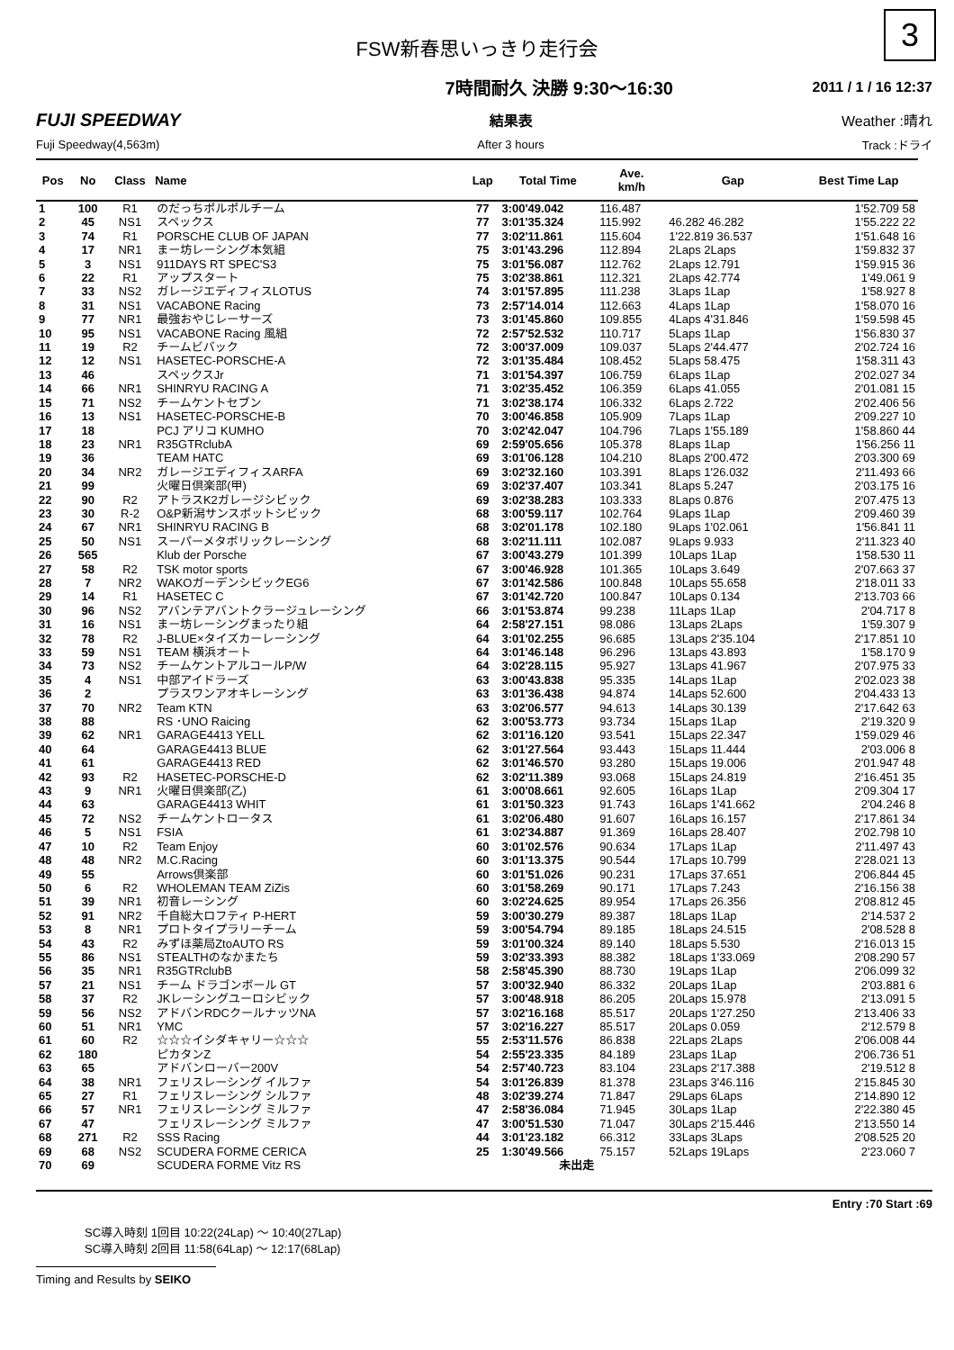3
FSW新春思いっきり走行会
7時間耐久 決勝 9:30～16:30 2011 / 1 / 16 12:37
FUJI SPEEDWAY 結果表 Weather :晴れ
Fuji Speedway(4,563m) After 3 hours Track :ドライ
| Pos | No | Class | Name | Lap | Total Time | Ave. km/h | Gap | Best Time Lap |
| --- | --- | --- | --- | --- | --- | --- | --- | --- |
| 1 | 100 | R1 | のだっちポルポルチーム | 77 | 3:00'49.042 | 116.487 | | 1'52.709 58 |
| 2 | 45 | NS1 | スペックス | 77 | 3:01'35.324 | 115.992 | 46.282 46.282 | 1'55.222 22 |
| 3 | 74 | R1 | PORSCHE CLUB OF JAPAN | 77 | 3:02'11.861 | 115.604 | 1'22.819 36.537 | 1'51.648 16 |
| 4 | 17 | NR1 | まー坊レーシング本気組 | 75 | 3:01'43.296 | 112.894 | 2Laps 2Laps | 1'59.832 37 |
| 5 | 3 | NS1 | 911DAYS RT SPEC'S3 | 75 | 3:01'56.087 | 112.762 | 2Laps 12.791 | 1'59.915 36 |
| 6 | 22 | R1 | アップスタート | 75 | 3:02'38.861 | 112.321 | 2Laps 42.774 | 1'49.061 9 |
| 7 | 33 | NS2 | ガレージエディフィスLOTUS | 74 | 3:01'57.895 | 111.238 | 3Laps 1Lap | 1'58.927 8 |
| 8 | 31 | NS1 | VACABONE Racing | 73 | 2:57'14.014 | 112.663 | 4Laps 1Lap | 1'58.070 16 |
| 9 | 77 | NR1 | 最強おやじレーサーズ | 73 | 3:01'45.860 | 109.855 | 4Laps 4'31.846 | 1'59.598 45 |
| 10 | 95 | NS1 | VACABONE Racing 風組 | 72 | 2:57'52.532 | 110.717 | 5Laps 1Lap | 1'56.830 37 |
| 11 | 19 | R2 | チームビバック | 72 | 3:00'37.009 | 109.037 | 5Laps 2'44.477 | 2'02.724 16 |
| 12 | 12 | NS1 | HASETEC-PORSCHE-A | 72 | 3:01'35.484 | 108.452 | 5Laps 58.475 | 1'58.311 43 |
| 13 | 46 | | スペックスJr | 71 | 3:01'54.397 | 106.759 | 6Laps 1Lap | 2'02.027 34 |
| 14 | 66 | NR1 | SHINRYU RACING A | 71 | 3:02'35.452 | 106.359 | 6Laps 41.055 | 2'01.081 15 |
| 15 | 71 | NS2 | チームケントセブン | 71 | 3:02'38.174 | 106.332 | 6Laps 2.722 | 2'02.406 56 |
| 16 | 13 | NS1 | HASETEC-PORSCHE-B | 70 | 3:00'46.858 | 105.909 | 7Laps 1Lap | 2'09.227 10 |
| 17 | 18 | | PCJ アリコ KUMHO | 70 | 3:02'42.047 | 104.796 | 7Laps 1'55.189 | 1'58.860 44 |
| 18 | 23 | NR1 | R35GTRclubA | 69 | 2:59'05.656 | 105.378 | 8Laps 1Lap | 1'56.256 11 |
| 19 | 36 | | TEAM HATC | 69 | 3:01'06.128 | 104.210 | 8Laps 2'00.472 | 2'03.300 69 |
| 20 | 34 | NR2 | ガレージエディフィスARFA | 69 | 3:02'32.160 | 103.391 | 8Laps 1'26.032 | 2'11.493 66 |
| 21 | 99 | | 火曜日倶楽部(甲) | 69 | 3:02'37.407 | 103.341 | 8Laps 5.247 | 2'03.175 16 |
| 22 | 90 | R2 | アトラスK2ガレージシビック | 69 | 3:02'38.283 | 103.333 | 8Laps 0.876 | 2'07.475 13 |
| 23 | 30 | R-2 | O&P新潟サンスポットシビック | 68 | 3:00'59.117 | 102.764 | 9Laps 1Lap | 2'09.460 39 |
| 24 | 67 | NR1 | SHINRYU RACING B | 68 | 3:02'01.178 | 102.180 | 9Laps 1'02.061 | 1'56.841 11 |
| 25 | 50 | NS1 | スーパーメタボリックレーシング | 68 | 3:02'11.111 | 102.087 | 9Laps 9.933 | 2'11.323 40 |
| 26 | 565 | | Klub der Porsche | 67 | 3:00'43.279 | 101.399 | 10Laps 1Lap | 1'58.530 11 |
| 27 | 58 | R2 | TSK motor sports | 67 | 3:00'46.928 | 101.365 | 10Laps 3.649 | 2'07.663 37 |
| 28 | 7 | NR2 | WAKOガーデンシビックEG6 | 67 | 3:01'42.586 | 100.848 | 10Laps 55.658 | 2'18.011 33 |
| 29 | 14 | R1 | HASETEC C | 67 | 3:01'42.720 | 100.847 | 10Laps 0.134 | 2'13.703 66 |
| 30 | 96 | NS2 | アバンテアバントクラージュレーシング | 66 | 3:01'53.874 | 99.238 | 11Laps 1Lap | 2'04.717 8 |
| 31 | 16 | NS1 | まー坊レーシングまったり組 | 64 | 2:58'27.151 | 98.086 | 13Laps 2Laps | 1'59.307 9 |
| 32 | 78 | R2 | J-BLUE×タイズカーレーシング | 64 | 3:01'02.255 | 96.685 | 13Laps 2'35.104 | 2'17.851 10 |
| 33 | 59 | NS1 | TEAM 横浜オート | 64 | 3:01'46.148 | 96.296 | 13Laps 43.893 | 1'58.170 9 |
| 34 | 73 | NS2 | チームケントアルコールP/W | 64 | 3:02'28.115 | 95.927 | 13Laps 41.967 | 2'07.975 33 |
| 35 | 4 | NS1 | 中部アイドラーズ | 63 | 3:00'43.838 | 95.335 | 14Laps 1Lap | 2'02.023 38 |
| 36 | 2 | | プラスワンアオキレーシング | 63 | 3:01'36.438 | 94.874 | 14Laps 52.600 | 2'04.433 13 |
| 37 | 70 | NR2 | Team KTN | 63 | 3:02'06.577 | 94.613 | 14Laps 30.139 | 2'17.642 63 |
| 38 | 88 | | RS ･UNO Raicing | 62 | 3:00'53.773 | 93.734 | 15Laps 1Lap | 2'19.320 9 |
| 39 | 62 | NR1 | GARAGE4413 YELL | 62 | 3:01'16.120 | 93.541 | 15Laps 22.347 | 1'59.029 46 |
| 40 | 64 | | GARAGE4413 BLUE | 62 | 3:01'27.564 | 93.443 | 15Laps 11.444 | 2'03.006 8 |
| 41 | 61 | | GARAGE4413 RED | 62 | 3:01'46.570 | 93.280 | 15Laps 19.006 | 2'01.947 48 |
| 42 | 93 | R2 | HASETEC-PORSCHE-D | 62 | 3:02'11.389 | 93.068 | 15Laps 24.819 | 2'16.451 35 |
| 43 | 9 | NR1 | 火曜日倶楽部(乙) | 61 | 3:00'08.661 | 92.605 | 16Laps 1Lap | 2'09.304 17 |
| 44 | 63 | | GARAGE4413 WHIT | 61 | 3:01'50.323 | 91.743 | 16Laps 1'41.662 | 2'04.246 8 |
| 45 | 72 | NS2 | チームケントロータス | 61 | 3:02'06.480 | 91.607 | 16Laps 16.157 | 2'17.861 34 |
| 46 | 5 | NS1 | FSIA | 61 | 3:02'34.887 | 91.369 | 16Laps 28.407 | 2'02.798 10 |
| 47 | 10 | R2 | Team Enjoy | 60 | 3:01'02.576 | 90.634 | 17Laps 1Lap | 2'11.497 43 |
| 48 | 48 | NR2 | M.C.Racing | 60 | 3:01'13.375 | 90.544 | 17Laps 10.799 | 2'28.021 13 |
| 49 | 55 | | Arrows倶楽部 | 60 | 3:01'51.026 | 90.231 | 17Laps 37.651 | 2'06.844 45 |
| 50 | 6 | R2 | WHOLEMAN TEAM ZiZis | 60 | 3:01'58.269 | 90.171 | 17Laps 7.243 | 2'16.156 38 |
| 51 | 39 | NR1 | 初音レーシング | 60 | 3:02'24.625 | 89.954 | 17Laps 26.356 | 2'08.812 45 |
| 52 | 91 | NR2 | 千自総大ロフティ P-HERT | 59 | 3:00'30.279 | 89.387 | 18Laps 1Lap | 2'14.537 2 |
| 53 | 8 | NR1 | プロトタイプラリーチーム | 59 | 3:00'54.794 | 89.185 | 18Laps 24.515 | 2'08.528 8 |
| 54 | 43 | R2 | みずほ薬局ZtoAUTO RS | 59 | 3:01'00.324 | 89.140 | 18Laps 5.530 | 2'16.013 15 |
| 55 | 86 | NS1 | STEALTHのなかまたち | 59 | 3:02'33.393 | 88.382 | 18Laps 1'33.069 | 2'08.290 57 |
| 56 | 35 | NR1 | R35GTRclubB | 58 | 2:58'45.390 | 88.730 | 19Laps 1Lap | 2'06.099 32 |
| 57 | 21 | NS1 | チーム ドラゴンボール GT | 57 | 3:00'32.940 | 86.332 | 20Laps 1Lap | 2'03.881 6 |
| 58 | 37 | R2 | JKレーシングユーロシビック | 57 | 3:00'48.918 | 86.205 | 20Laps 15.978 | 2'13.091 5 |
| 59 | 56 | NS2 | アドバンRDCクールナッツNA | 57 | 3:02'16.168 | 85.517 | 20Laps 1'27.250 | 2'13.406 33 |
| 60 | 51 | NR1 | YMC | 57 | 3:02'16.227 | 85.517 | 20Laps 0.059 | 2'12.579 8 |
| 61 | 60 | R2 | ☆☆☆イシダキャリー☆☆☆ | 55 | 2:53'11.576 | 86.838 | 22Laps 2Laps | 2'06.008 44 |
| 62 | 180 | | ピカタンZ | 54 | 2:55'23.335 | 84.189 | 23Laps 1Lap | 2'06.736 51 |
| 63 | 65 | | アドバンローバー200V | 54 | 2:57'40.723 | 83.104 | 23Laps 2'17.388 | 2'19.512 8 |
| 64 | 38 | NR1 | フェリスレーシング イルファ | 54 | 3:01'26.839 | 81.378 | 23Laps 3'46.116 | 2'15.845 30 |
| 65 | 27 | R1 | フェリスレーシング シルファ | 48 | 3:02'39.274 | 71.847 | 29Laps 6Laps | 2'14.890 12 |
| 66 | 57 | NR1 | フェリスレーシング ミルファ | 47 | 2:58'36.084 | 71.945 | 30Laps 1Lap | 2'22.380 45 |
| 67 | 47 | | フェリスレーシング ミルファ | 47 | 3:00'51.530 | 71.047 | 30Laps 2'15.446 | 2'13.550 14 |
| 68 | 271 | R2 | SSS Racing | 44 | 3:01'23.182 | 66.312 | 33Laps 3Laps | 2'08.525 20 |
| 69 | 68 | NS2 | SCUDERA FORME CERICA | 25 | 1:30'49.566 | 75.157 | 52Laps 19Laps | 2'23.060 7 |
| 70 | 69 | | SCUDERA FORME Vitz RS | | 未出走 | | | |
Entry :70 Start :69
SC導入時刻 1回目 10:22(24Lap) ～ 10:40(27Lap)
SC導入時刻 2回目 11:58(64Lap) ～ 12:17(68Lap)
Timing and Results by SEIKO